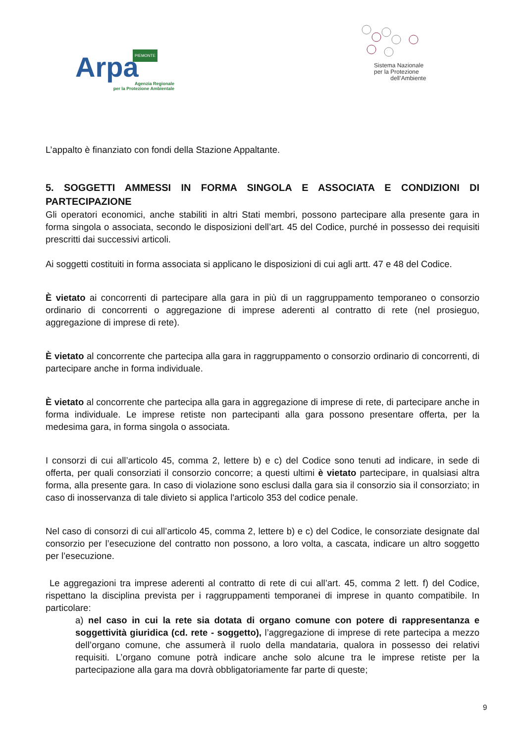PIEMONTE
Arpa
Agenzia Regionale
per la Protezione Ambientale
Sistema Nazionale
per la Protezione
dell’Ambiente
L’appalto è finanziato con fondi della Stazione Appaltante.
5. SOGGETTI AMMESSI IN FORMA SINGOLA E ASSOCIATA E CONDIZIONI DI PARTECIPAZIONE
Gli operatori economici, anche stabiliti in altri Stati membri, possono partecipare alla presente gara in forma singola o associata, secondo le disposizioni dell’art. 45 del Codice, purché in possesso dei requisiti prescritti dai successivi articoli.
Ai soggetti costituiti in forma associata si applicano le disposizioni di cui agli artt. 47 e 48 del Codice.
È vietato ai concorrenti di partecipare alla gara in più di un raggruppamento temporaneo o consorzio ordinario di concorrenti o aggregazione di imprese aderenti al contratto di rete (nel prosieguo, aggregazione di imprese di rete).
È vietato al concorrente che partecipa alla gara in raggruppamento o consorzio ordinario di concorrenti, di partecipare anche in forma individuale.
È vietato al concorrente che partecipa alla gara in aggregazione di imprese di rete, di partecipare anche in forma individuale. Le imprese retiste non partecipanti alla gara possono presentare offerta, per la medesima gara, in forma singola o associata.
I consorzi di cui all’articolo 45, comma 2, lettere b) e c) del Codice sono tenuti ad indicare, in sede di offerta, per quali consorziati il consorzio concorre; a questi ultimi è vietato partecipare, in qualsiasi altra forma, alla presente gara. In caso di violazione sono esclusi dalla gara sia il consorzio sia il consorziato; in caso di inosservanza di tale divieto si applica l'articolo 353 del codice penale.
Nel caso di consorzi di cui all’articolo 45, comma 2, lettere b) e c) del Codice, le consorziate designate dal consorzio per l’esecuzione del contratto non possono, a loro volta, a cascata, indicare un altro soggetto per l’esecuzione.
Le aggregazioni tra imprese aderenti al contratto di rete di cui all’art. 45, comma 2 lett. f) del Codice, rispettano la disciplina prevista per i raggruppamenti temporanei di imprese in quanto compatibile. In particolare:
a) nel caso in cui la rete sia dotata di organo comune con potere di rappresentanza e soggettività giuridica (cd. rete - soggetto), l’aggregazione di imprese di rete partecipa a mezzo dell’organo comune, che assumerà il ruolo della mandataria, qualora in possesso dei relativi requisiti. L’organo comune potrà indicare anche solo alcune tra le imprese retiste per la partecipazione alla gara ma dovrà obbligatoriamente far parte di queste;
9